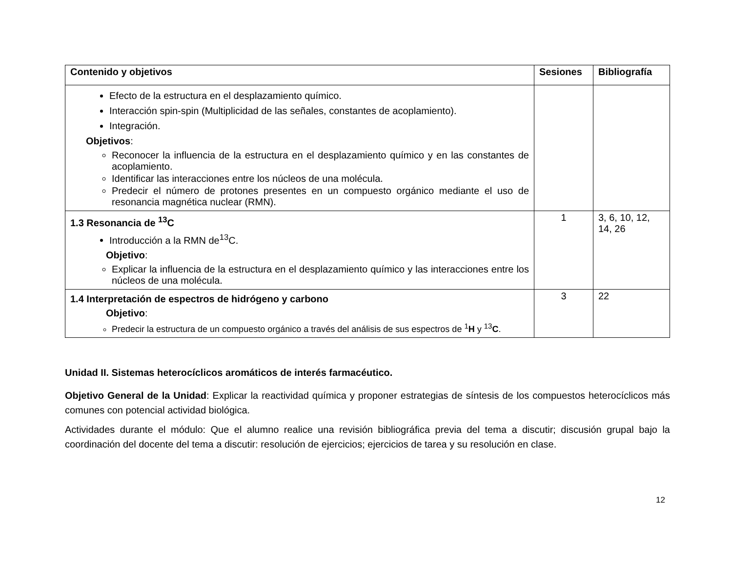| Contenido y objetivos | Sesiones | Bibliografía |
| --- | --- | --- |
| Efecto de la estructura en el desplazamiento químico. Interacción spin-spin (Multiplicidad de las señales, constantes de acoplamiento). Integración. Objetivos : Reconocer la influencia de la estructura en el desplazamiento químico y en las constantes de acoplamiento. Identificar las interacciones entre los núcleos de una molécula. Predecir el número de protones presentes en un compuesto orgánico mediante el uso de resonancia magnética nuclear (RMN). | | |
| 1.3 Resonancia de <sup>13</sup>C Introducción a la RMN de<sup>13</sup>C. Objetivo : Explicar la influencia de la estructura en el desplazamiento químico y las interacciones entre los núcleos de una molécula. | 1 | 3, 6, 10, 12, 14, 26 |
| 1.4 Interpretación de espectros de hidrógeno y carbono Objetivo : Predecir la estructura de un compuesto orgánico a través del análisis de sus espectros de <sup>1</sup> H y <sup>13</sup> C . | 3 | 22 |
Unidad II. Sistemas heterocíclicos aromáticos de interés farmacéutico.
Objetivo General de la Unidad: Explicar la reactividad química y proponer estrategias de síntesis de los compuestos heterocíclicos más comunes con potencial actividad biológica.
Actividades durante el módulo: Que el alumno realice una revisión bibliográfica previa del tema a discutir; discusión grupal bajo la coordinación del docente del tema a discutir: resolución de ejercicios; ejercicios de tarea y su resolución en clase.
12